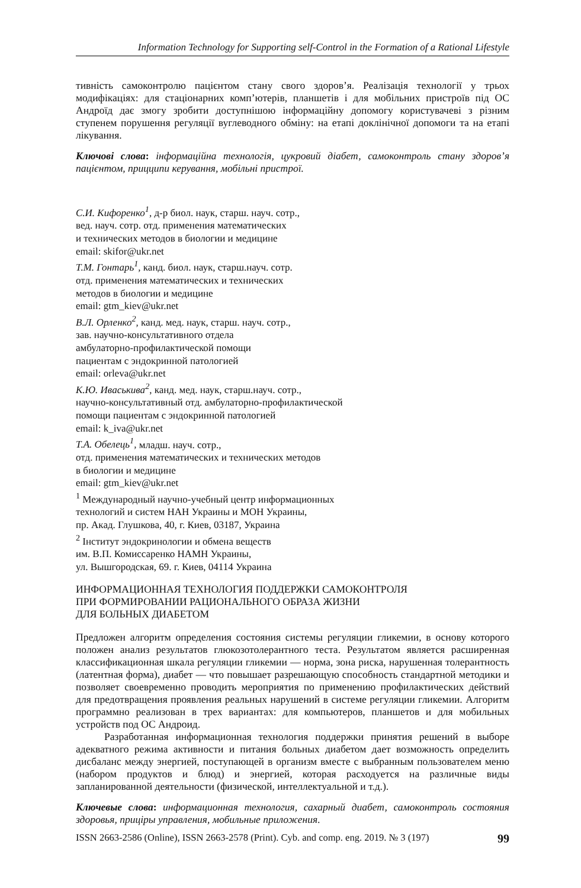Information Technology for Supporting self-Control in the Formation of a Rational Lifestyle
тивність самоконтролю пацієнтом стану свого здоров’я. Реалізація технології у трьох модифікаціях: для стаціонарних комп’ютерів, планшетів і для мобільних пристроїв під ОС Андроїд дає змогу зробити доступнішою інформаційну допомогу користувачеві з різним ступенем порушення регуляції вуглеводного обміну: на етапі доклінічної допомоги та на етапі лікування.
Ключові слова: інформаційна технологія, цукровий діабет, самоконтроль стану здоров’я пацієнтом, прицципи керування, мобільні пристрої.
С.И. Кифоренко<sup>1</sup>, д-р биол. наук, старш. науч. сотр.,
вед. науч. сотр. отд. применения математических
и технических методов в биологии и медицине
email: skifor@ukr.net
Т.М. Гонтарь<sup>1</sup>, канд. биол. наук, старш.науч. сотр.
отд. применения математических и технических
методов в биологии и медицине
email: gtm_kiev@ukr.net
В.Л. Орленко<sup>2</sup>, канд. мед. наук, старш. науч. сотр.,
зав. научно-консультативного отдела
амбулаторно-профилактической помощи
пациентам с эндокринной патологией
email: orleva@ukr.net
К.Ю. Иваськива<sup>2</sup>, канд. мед. наук, старш.науч. сотр.,
научно-консультативный отд. амбулаторно-профилактической
помощи пациентам с эндокринной патологией
email: k_iva@ukr.net
Т.А. Обелець<sup>1</sup>, младш. науч. сотр.,
отд. применения математических и технических методов
в биологии и медицине
email: gtm_kiev@ukr.net
<sup>1</sup> Международный научно-учебный центр информационных
технологий и систем НАН Украины и МОН Украины,
пр. Акад. Глушкова, 40, г. Киев, 03187, Украина
<sup>2</sup> Інститут эндокринологии и обмена веществ
им. В.П. Комиссаренко НАМН Украины,
ул. Вышгородская, 69. г. Киев, 04114 Украина
ИНФОРМАЦИОННАЯ ТЕХНОЛОГИЯ ПОДДЕРЖКИ САМОКОНТРОЛЯ
ПРИ ФОРМИРОВАНИИ РАЦИОНАЛЬНОГО ОБРАЗА ЖИЗНИ
ДЛЯ БОЛЬНЫХ ДИАБЕТОМ
Предложен алгоритм определения состояния системы регуляции гликемии, в основу которого положен анализ результатов глюкозотолерантного теста. Результатом является расширенная классификационная шкала регуляции гликемии — норма, зона риска, нарушенная толерантность (латентная форма), диабет — что повышает разрешающую способность стандартной методики и позволяет своевременно проводить мероприятия по применению профилактических действий для предотвращения проявления реальных нарушений в системе регуляции гликемии. Алгоритм программно реализован в трех вариантах: для компьютеров, планшетов и для мобильных устройств под ОС Андроид.
Разработанная информационная технология поддержки принятия решений в выборе адекватного режима активности и питания больных диабетом дает возможность определить дисбаланс между энергией, поступающей в организм вместе с выбранным пользователем меню (набором продуктов и блюд) и энергией, которая расходуется на различные виды запланированной деятельности (физической, интеллектуальной и т.д.).
Ключевые слова: информационная технология, сахарный диабет, самоконтроль состояния здоровья, прицipы управления, мобильные приложения.
ISSN 2663-2586 (Online), ISSN 2663-2578 (Print). Cyb. and comp. eng. 2019. № 3 (197) 99